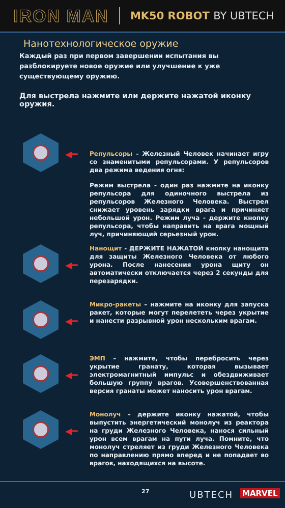IRON MAN
MK50 ROBOT BY UBTECH
Нанотехнологическое оружие
Каждый раз при первом завершении испытания вы разблокируете новое оружие или улучшение к уже существующему оружию.
Для выстрела нажмите или держите нажатой иконку оружия.
◀━
Репульсоры – Железный Человек начинает игру со знаменитыми репульсорами. У репульсоров два режима ведения огня:
Режим выстрела - один раз нажмите на иконку репульсора для одиночного выстрела из репульсоров Железного Человека. Выстрел снижает уровень зарядки врага и причиняет небольшой урон. Режим луча - держите кнопку репульсора, чтобы направить на врага мощный луч, причиняющий серьезный урон.
◀━
Нанощит - ДЕРЖИТЕ НАЖАТОЙ кнопку нанощита для защиты Железного Человека от любого урона. После нанесения урона щиту он автоматически отключается через 2 секунды для перезарядки.
◀━
Микро-ракеты – нажмите на иконку для запуска ракет, которые могут перелететь через укрытие и нанести разрывной урон нескольким врагам.
◀━
ЭМП – нажмите, чтобы перебросить через укрытие гранату, которая вызывает электромагнитный импульс и обездвиживает большую группу врагов. Усовершенствованная версия гранаты может наносить урон врагам.
◀━
Монолуч – держите иконку нажатой, чтобы выпустить энергетический монолуч из реактора на груди Железного Человека, нанося сильный урон всем врагам на пути луча. Помните, что монолуч стреляет из груди Железного Человека по направлению прямо вперед и не попадает во врагов, находящихся на высоте.
27 UBTECH MARVEL